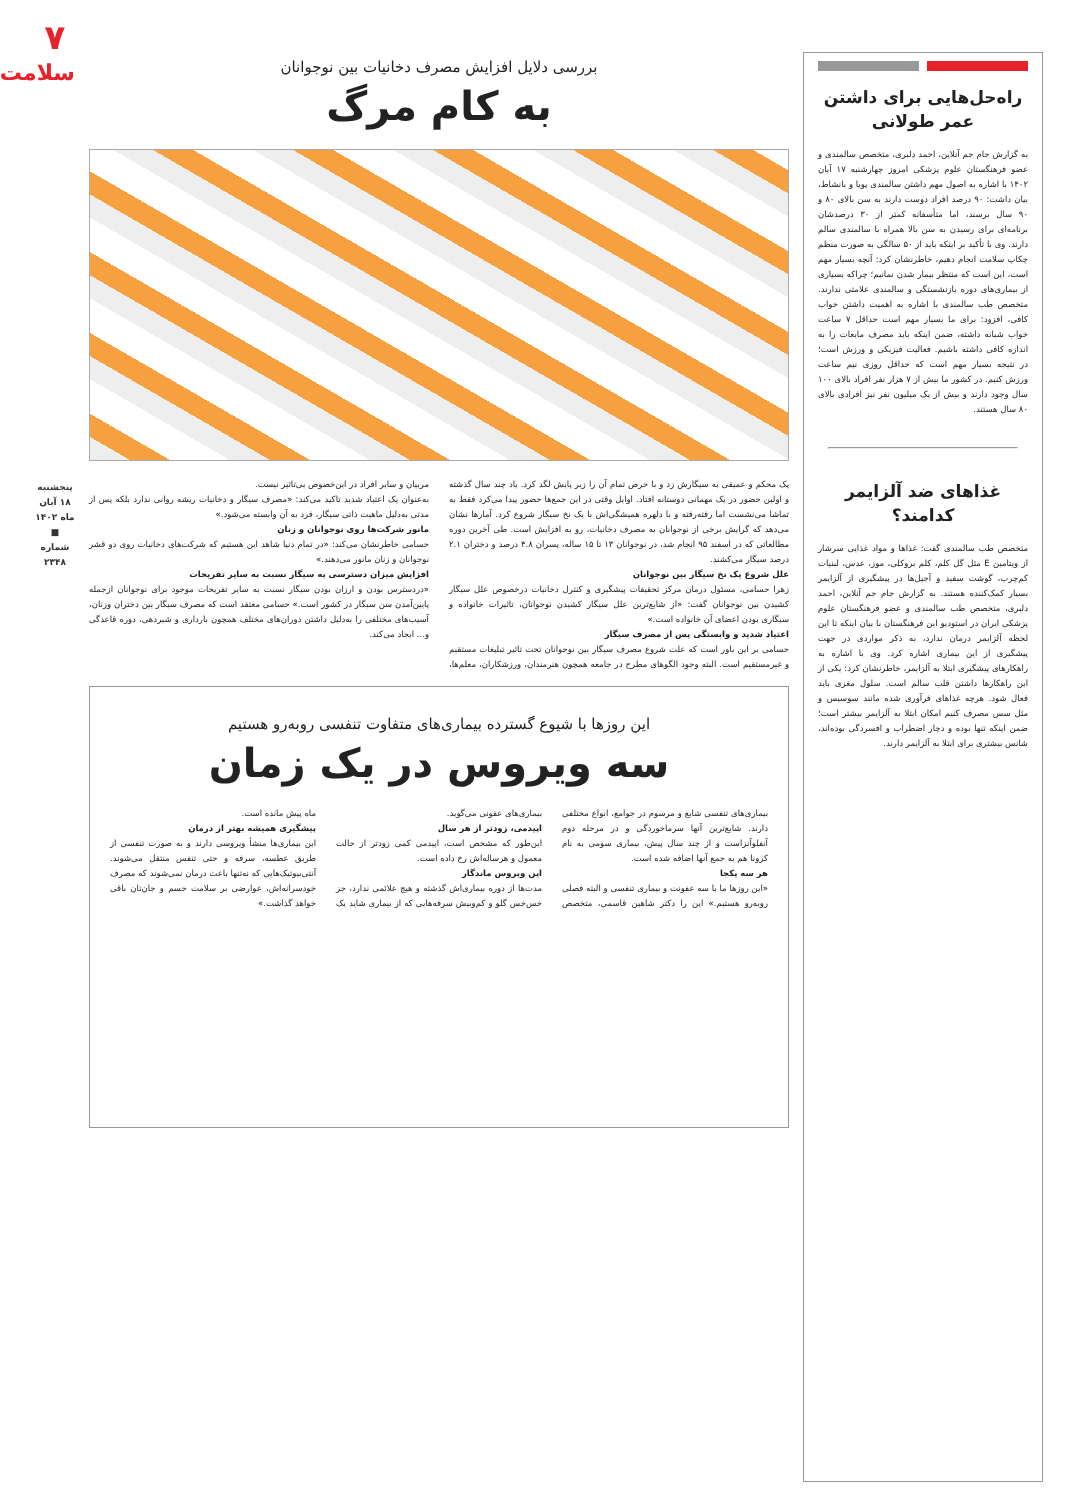راه‌حل‌هایی برای داشتن عمر طولانی
به گزارش جام جم آنلاین، احمد دلبری، متخصص سالمندی و عضو فرهنگستان علوم پزشکی امروز چهارشنبه ۱۷ آبان ۱۴۰۲ با اشاره به اصول مهم داشتن سالمندی پویا و بانشاط، بیان داشت: ۹۰ درصد افراد دوست دارند به سن بالای ۸۰ و ۹۰ سال برسند، اما متأسفانه کمتر از ۳۰ درصدشان برنامه‌ای برای رسیدن به سن بالا همراه با سالمندی سالم دارند. وی با تأکید بر اینکه باید از ۵۰ سالگی به صورت منظم چکاپ سلامت انجام دهیم، خاطرنشان کرد: آنچه بسیار مهم است، این است که منتظر بیمار شدن نمانیم؛ چراکه بسیاری از بیماری‌های دوره بازنشستگی و سالمندی علامتی ندارند. متخصص طب سالمندی با اشاره به اهمیت داشتن خواب کافی، افزود: برای ما بسیار مهم است حداقل ۷ ساعت خواب شبانه داشته، ضمن اینکه باید مصرف مایعات را به اندازه کافی داشته باشیم. فعالیت فیزیکی و ورزش است؛ در نتیجه بسیار مهم است که حداقل روزی نیم ساعت ورزش کنیم. در کشور ما بیش از ۷ هزار نفر افراد بالای ۱۰۰ سال وجود دارند و بیش از یک میلیون نفر نیز افرادی بالای ۸۰ سال هستند.
غذاهای ضد آلزایمر کدامند؟
متخصص طب سالمندی گفت: غذاها و مواد غذایی سرشار از ویتامین E مثل گل کلم، کلم بروکلی، موز، عدس، لبنیات کم‌چرب، گوشت سفید و آجیل‌ها در پیشگیری از آلزایمر بسیار کمک‌کننده هستند. به گزارش جام جم آنلاین، احمد دلبری، متخصص طب سالمندی و عضو فرهنگستان علوم پزشکی ایران در استودیو این فرهنگستان با بیان اینکه تا این لحظه آلزایمر درمان ندارد، به ذکر مواردی در جهت پیشگیری از این بیماری اشاره کرد. وی با اشاره به راهکارهای پیشگیری ابتلا به آلزایمر، خاطرنشان کرد: یکی از این راهکارها داشتن قلب سالم است. سلول مغزی باید فعال شود. هرچه غذاهای فرآوری شده مانند سوسیس و مثل سس مصرف کنیم امکان ابتلا به آلزایمر بیشتر است؛ ضمن اینکه تنها بوده و دچار اضطراب و افسردگی بوده‌اند، شانس بیشتری برای ابتلا به آلزایمر دارند.
بررسی دلایل افزایش مصرف دخانیات بین نوجوانان
به کام مرگ
پک محکم و عمیقی به سیگارش زد و با حرص تمام آن را زیر پایش لگد کرد. یاد چند سال گذشته و اولین حضور در یک مهمانی دوستانه افتاد. اوایل وقتی در این جمع‌ها حضور پیدا می‌کرد فقط به تماشا می‌نشست اما رفته‌رفته و با دلهره همیشگی‌اش با یک نخ سیگار شروع کرد. آمارها نشان می‌دهد که گرایش برخی از نوجوانان به مصرف دخانیات، رو به افزایش است. طی آخرین دوره مطالعاتی که در اسفند ۹۵ انجام شد، در نوجوانان ۱۳ تا ۱۵ ساله، پسران ۴.۸ درصد و دختران ۲.۱ درصد سیگار می‌کشند.
علل شروع یک نخ سیگار بین نوجوانان
زهرا حسامی، مسئول درمان مرکز تحقیقات پیشگیری و کنترل دخانیات درخصوص علل سیگار کشیدن بین نوجوانان گفت: «از شایع‌ترین علل سیگار کشیدن نوجوانان، تاثیرات خانواده و سیگاری بودن اعضای آن خانواده است.»
اعتیاد شدید و وابستگی پس از مصرف سیگار
حسامی بر این باور است که علت شروع مصرف سیگار بین نوجوانان تحت تاثیر تبلیغات مستقیم و غیرمستقیم است. البته وجود الگوهای مطرح در جامعه همچون هنرمندان، ورزشکاران، معلم‌ها، مربیان و سایر افراد در این‌خصوص بی‌تاثیر نیست.
به‌عنوان یک اعتیاد شدید تاکید می‌کند: «مصرف سیگار و دخانیات ریشه روانی ندارد بلکه پس از مدتی به‌دلیل ماهیت ذاتی سیگار، فرد به آن وابسته می‌شود.»
مانور شرکت‌ها روی نوجوانان و زنان
حسامی خاطرنشان می‌کند: «در تمام دنیا شاهد این هستیم که شرکت‌های دخانیات روی دو قشر نوجوانان و زنان مانور می‌دهند.»
افزایش میزان دسترسی به سیگار نسبت به سایر تفریحات
«دردسترس بودن و ارزان بودن سیگار نسبت به سایر تفریحات موجود برای نوجوانان ازجمله پایین‌آمدن سن سیگار در کشور است.» حسامی معتقد است که مصرف سیگار بین دختران وزنان، آسیب‌های مختلفی را به‌دلیل داشتن دوران‌های مختلف همچون بارداری و شیردهی، دوره قاعدگی و... ایجاد می‌کند.
این روزها با شیوع گسترده بیماری‌های متفاوت تنفسی روبه‌رو هستیم
سه ویروس در یک زمان
بیماری‌های تنفسی شایع و مرسوم در جوامع، انواع مختلفی دارند. شایع‌ترین آنها سرماخوردگی و در مرحله دوم آنفلوآنزاست و از چند سال پیش، بیماری سومی به نام کرونا هم به جمع آنها اضافه شده است.
هر سه یکجا
«این روزها ما با سه عفونت و بیماری تنفسی و البته فصلی روبه‌رو هستیم.» این را دکتر شاهین قاسمی، متخصص بیماری‌های عفونی می‌گوید.
اپیدمی، زودتر از هر سال
این‌طور که مشخص است، اپیدمی کمی زودتر از حالت معمول و هرساله‌اش رخ داده است.
این ویروس ماندگار
مدت‌ها از دوره بیماری‌اش گذشته و هیچ علائمی ندارد، جز خس‌خس گلو و کم‌وبیش سرفه‌هایی که از بیماری شاید یک ماه پیش مانده است.
پیشگیری همیشه بهتر از درمان
این بیماری‌ها منشأ ویروسی دارند و به صورت تنفسی از طریق عطسه، سرفه و حتی تنفس منتقل می‌شوند. آنتی‌بیوتیک‌هایی که نه‌تنها باعث درمان نمی‌شوند که مصرف خودسرانه‌اش، عوارضی بر سلامت جسم و جان‌تان باقی خواهد گذاشت.»
۷
سلامت
پنجشنبه ۱۸ آبان ماه ۱۴۰۲ ■ شماره ۲۳۴۸